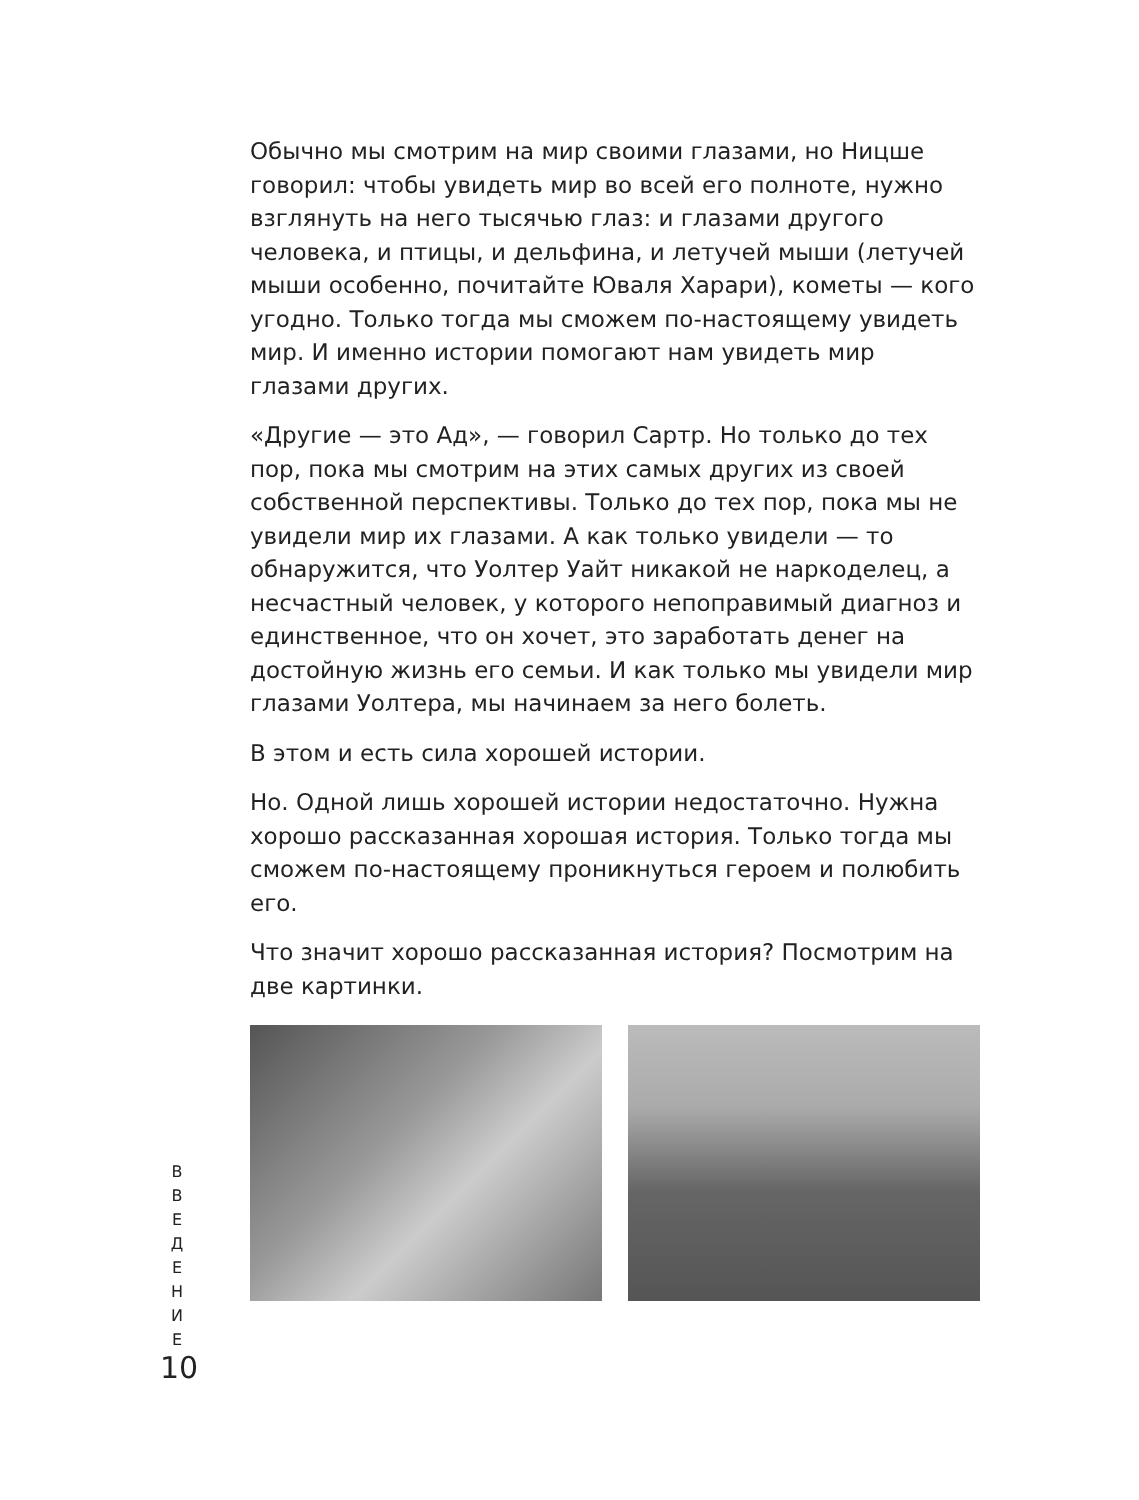Обычно мы смотрим на мир своими глазами, но Ницше говорил: чтобы увидеть мир во всей его полноте, нужно взглянуть на него тысячью глаз: и глазами другого человека, и птицы, и дельфина, и летучей мыши (летучей мыши особенно, почитайте Юваля Харари), кометы — кого угодно. Только тогда мы сможем по-настоящему увидеть мир. И именно истории помогают нам увидеть мир глазами других.
«Другие — это Ад», — говорил Сартр. Но только до тех пор, пока мы смотрим на этих самых других из своей собственной перспективы. Только до тех пор, пока мы не увидели мир их глазами. А как только увидели — то обнаружится, что Уолтер Уайт никакой не наркоделец, а несчастный человек, у которого непоправимый диагноз и единственное, что он хочет, это заработать денег на достойную жизнь его семьи. И как только мы увидели мир глазами Уолтера, мы начинаем за него болеть.
В этом и есть сила хорошей истории.
Но. Одной лишь хорошей истории недостаточно. Нужна хорошо рассказанная хорошая история. Только тогда мы сможем по-настоящему проникнуться героем и полюбить его.
Что значит хорошо рассказанная история? Посмотрим на две картинки.
В
В
Е
Д
Е
Н
И
Е
10